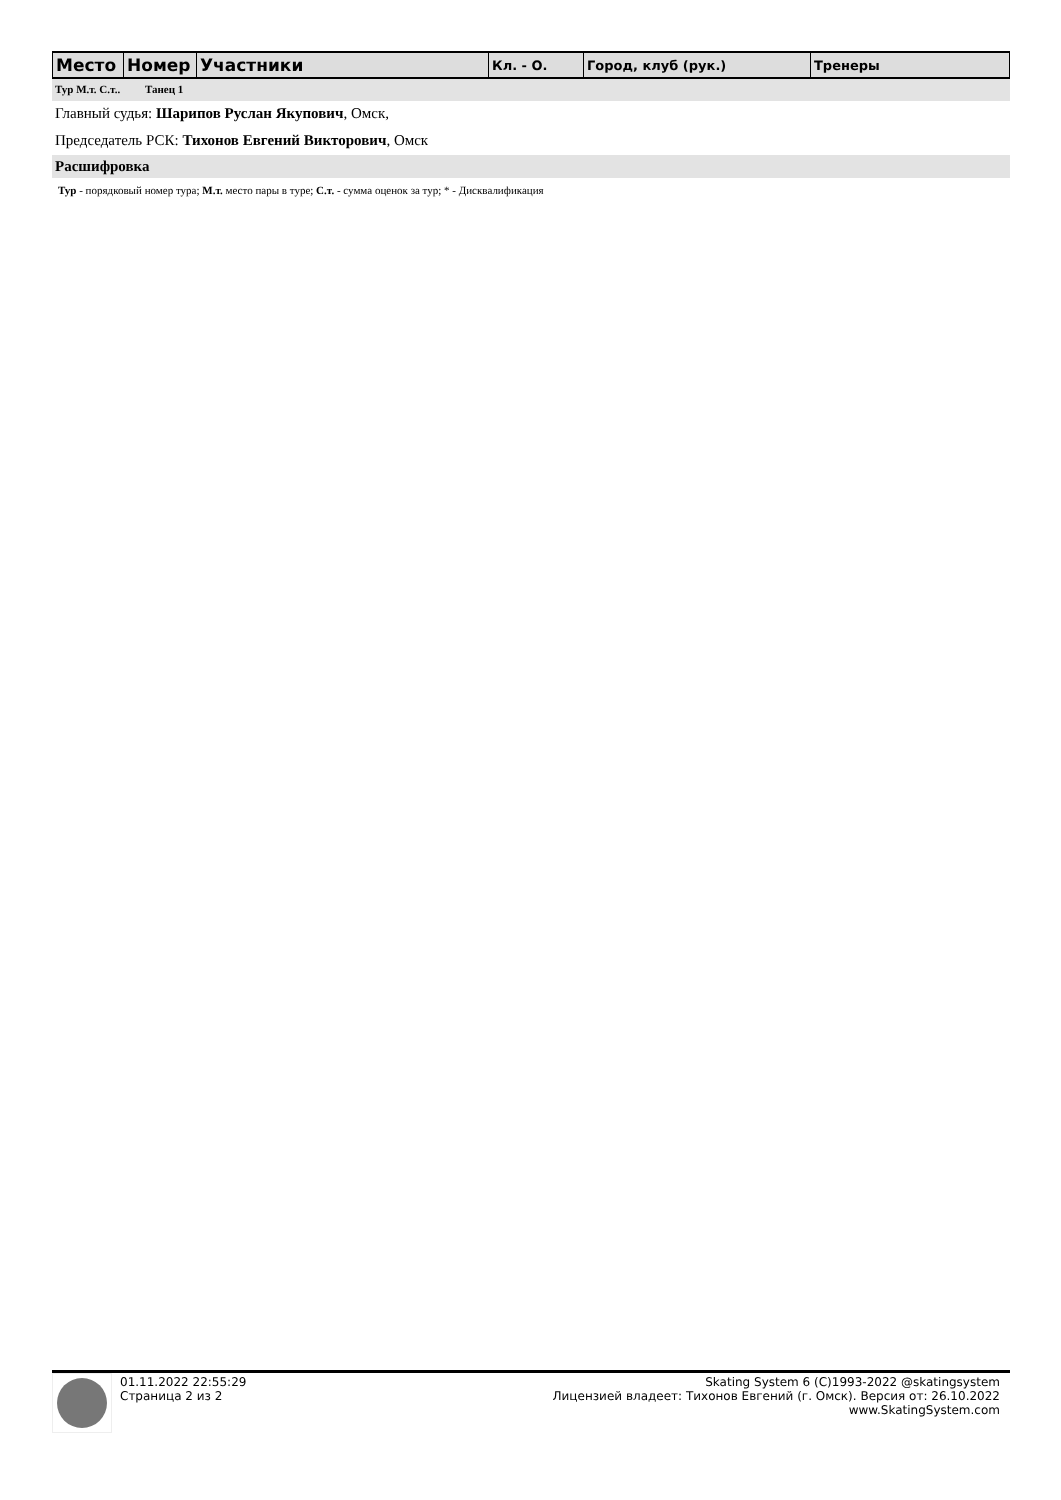| Место | Номер | Участники | Кл. - О. | Город, клуб (рук.) | Тренеры |
| --- | --- | --- | --- | --- | --- |
Тур М.т. С.т.. Танец 1
Главный судья: Шарипов Руслан Якупович, Омск,
Председатель РСК: Тихонов Евгений Викторович, Омск
Расшифровка
Тур - порядковый номер тура; М.т. место пары в туре; С.т. - сумма оценок за тур; * - Дисквалификация
01.11.2022 22:55:29
Страница 2 из 2
Skating System 6 (C)1993-2022 @skatingsystem
Лицензией владеет: Тихонов Евгений (г. Омск). Версия от: 26.10.2022
www.SkatingSystem.com